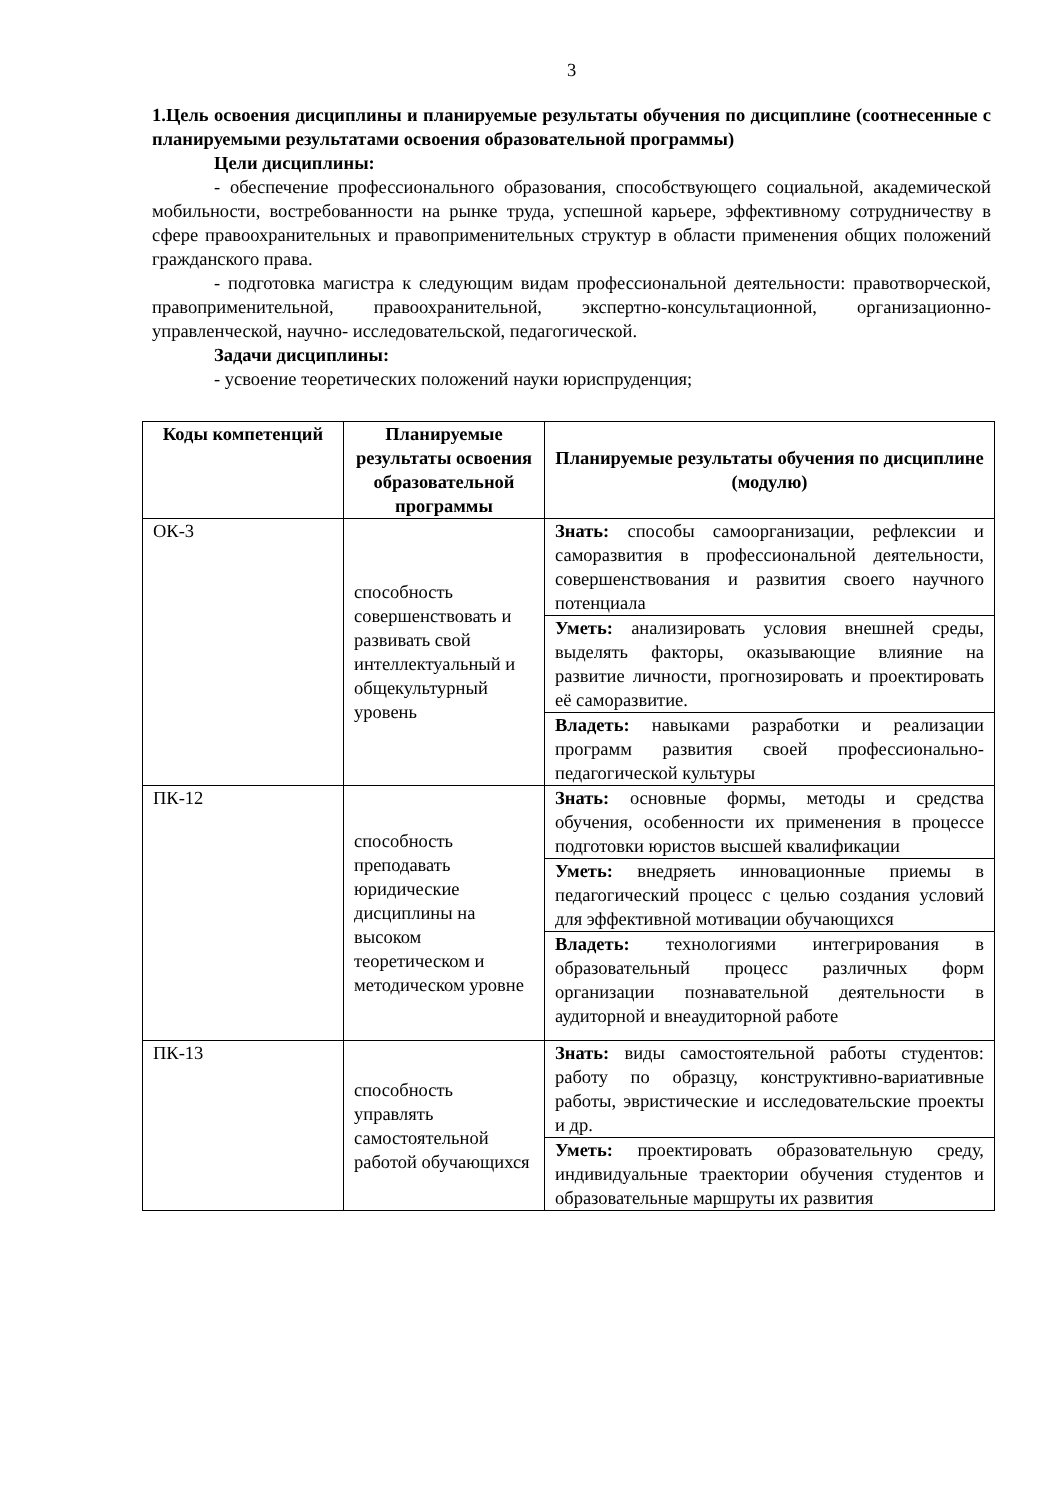3
1.Цель освоения дисциплины и планируемые результаты обучения по дисциплине (соотнесенные с планируемыми результатами освоения образовательной программы)
Цели дисциплины:
- обеспечение профессионального образования, способствующего социальной, академической мобильности, востребованности на рынке труда, успешной карьере, эффективному сотрудничеству в сфере правоохранительных и правоприменительных структур в области применения общих положений гражданского права.
- подготовка магистра к следующим видам профессиональной деятельности: правотворческой, правоприменительной, правоохранительной, экспертно-консультационной, организационно-управленческой, научно- исследовательской, педагогической.
Задачи дисциплины:
- усвоение теоретических положений науки юриспруденция;
| Коды компетенций | Планируемые результаты освоения образовательной программы | Планируемые результаты обучения по дисциплине (модулю) |
| --- | --- | --- |
| ОК-3 | способность совершенствовать и развивать свой интеллектуальный и общекультурный уровень | Знать: способы самоорганизации, рефлексии и саморазвития в профессиональной деятельности, совершенствования и развития своего научного потенциала |
| | | Уметь: анализировать условия внешней среды, выделять факторы, оказывающие влияние на развитие личности, прогнозировать и проектировать её саморазвитие. |
| | | Владеть: навыками разработки и реализации программ развития своей профессионально-педагогической культуры |
| ПК-12 | способность преподавать юридические дисциплины на высоком теоретическом и методическом уровне | Знать: основные формы, методы и средства обучения, особенности их применения в процессе подготовки юристов высшей квалификации |
| | | Уметь: внедряеть инновационные приемы в педагогический процесс с целью создания условий для эффективной мотивации обучающихся |
| | | Владеть: технологиями интегрирования в образовательный процесс различных форм организации познавательной деятельности в аудиторной и внеаудиторной работе |
| ПК-13 | способность управлять самостоятельной работой обучающихся | Знать: виды самостоятельной работы студентов: работу по образцу, конструктивно-вариативные работы, эвристические и исследовательские проекты и др. |
| | | Уметь: проектировать образовательную среду, индивидуальные траектории обучения студентов и образовательные маршруты их развития |